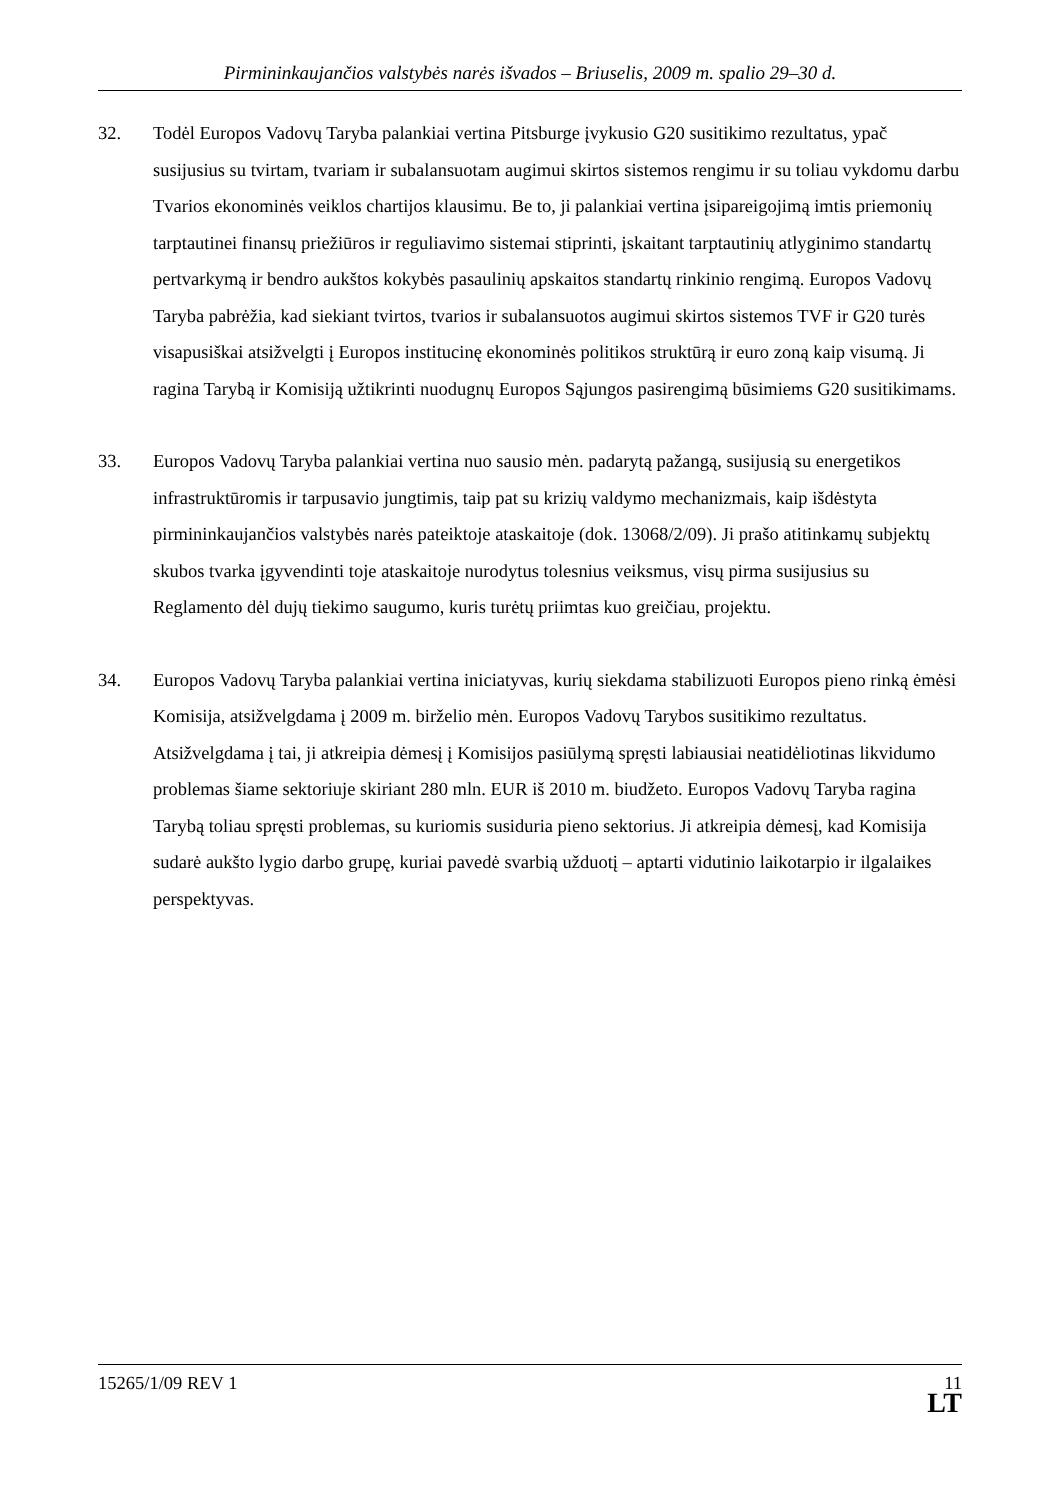Pirmininkaujančios valstybės narės išvados – Briuselis, 2009 m. spalio 29–30 d.
32. Todėl Europos Vadovų Taryba palankiai vertina Pitsburge įvykusio G20 susitikimo rezultatus, ypač susijusius su tvirtam, tvariam ir subalansuotam augimui skirtos sistemos rengimu ir su toliau vykdomu darbu Tvarios ekonominės veiklos chartijos klausimu. Be to, ji palankiai vertina įsipareigojimą imtis priemonių tarptautinei finansų priežiūros ir reguliavimo sistemai stiprinti, įskaitant tarptautinių atlyginimo standartų pertvarkymą ir bendro aukštos kokybės pasaulinių apskaitos standartų rinkinio rengimą. Europos Vadovų Taryba pabrėžia, kad siekiant tvirtos, tvarios ir subalansuotos augimui skirtos sistemos TVF ir G20 turės visapusiškai atsižvelgti į Europos institucinę ekonominės politikos struktūrą ir euro zoną kaip visumą. Ji ragina Tarybą ir Komisiją užtikrinti nuodugnų Europos Sąjungos pasirengimą būsimiems G20 susitikimams.
33. Europos Vadovų Taryba palankiai vertina nuo sausio mėn. padarytą pažangą, susijusią su energetikos infrastruktūromis ir tarpusavio jungtimis, taip pat su krizių valdymo mechanizmais, kaip išdėstyta pirmininkaujančios valstybės narės pateiktoje ataskaitoje (dok. 13068/2/09). Ji prašo atitinkamų subjektų skubos tvarka įgyvendinti toje ataskaitoje nurodytus tolesnius veiksmus, visų pirma susijusius su Reglamento dėl dujų tiekimo saugumo, kuris turėtų priimtas kuo greičiau, projektu.
34. Europos Vadovų Taryba palankiai vertina iniciatyvas, kurių siekdama stabilizuoti Europos pieno rinką ėmėsi Komisija, atsižvelgdama į 2009 m. birželio mėn. Europos Vadovų Tarybos susitikimo rezultatus. Atsižvelgdama į tai, ji atkreipia dėmesį į Komisijos pasiūlymą spręsti labiausiai neatidėliotinas likvidumo problemas šiame sektoriuje skiriant 280 mln. EUR iš 2010 m. biudžeto. Europos Vadovų Taryba ragina Tarybą toliau spręsti problemas, su kuriomis susiduria pieno sektorius. Ji atkreipia dėmesį, kad Komisija sudarė aukšto lygio darbo grupę, kuriai pavedė svarbią užduotį – aptarti vidutinio laikotarpio ir ilgalaikes perspektyvas.
15265/1/09 REV 1
11
LT